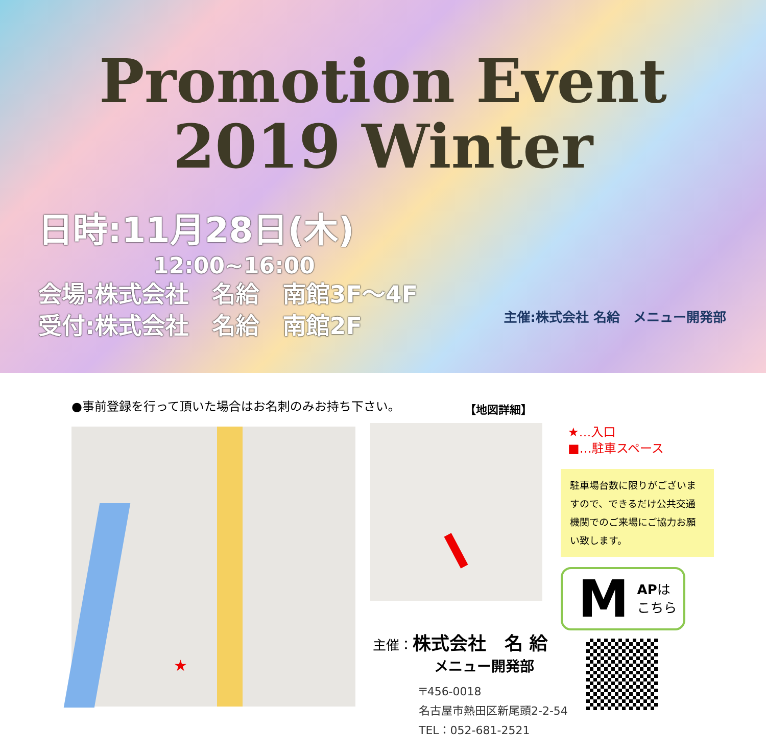Promotion Event
2019 Winter
日時:11月28日(木)
12:00~16:00
会場:株式会社　名給　南館3F～4F
受付:株式会社　名給　南館2F
主催:株式会社 名給　メニュー開発部
●事前登録を行って頂いた場合はお名刺のみお持ち下さい。
【地図詳細】
★
★…入口
■…駐車スペース
駐車場台数に限りがございますので、できるだけ公共交通機関でのご来場にご協力お願い致します。
M APは
こちら
主催：株式会社　名 給
メニュー開発部
〒456-0018
名古屋市熱田区新尾頭2-2-54
TEL：052-681-2521